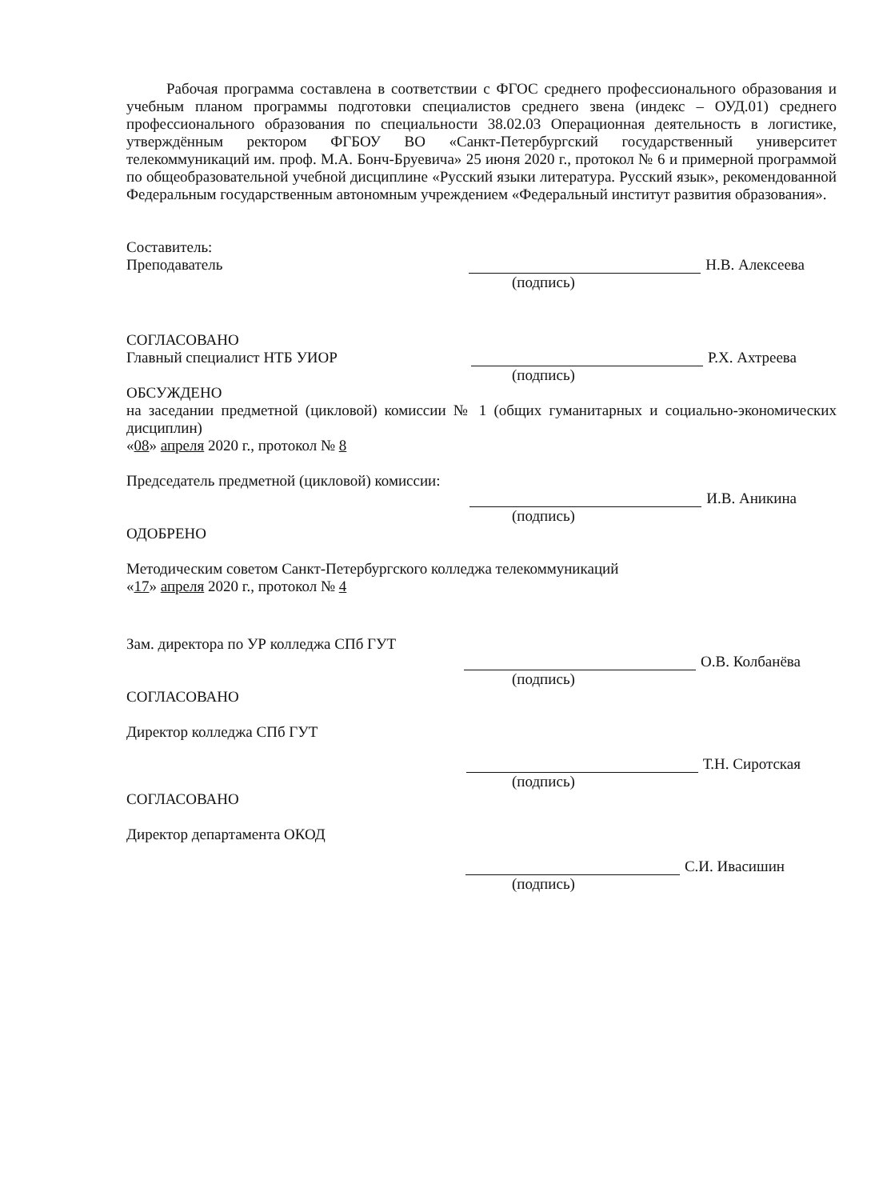Рабочая программа составлена в соответствии с ФГОС среднего профессионального образования и учебным планом программы подготовки специалистов среднего звена (индекс – ОУД.01) среднего профессионального образования по специальности 38.02.03 Операционная деятельность в логистике, утверждённым ректором ФГБОУ ВО «Санкт-Петербургский государственный университет телекоммуникаций им. проф. М.А. Бонч-Бруевича» 25 июня 2020 г., протокол № 6 и примерной программой по общеобразовательной учебной дисциплине «Русский языки литература. Русский язык», рекомендованной Федеральным государственным автономным учреждением «Федеральный институт развития образования».
Составитель:
Преподаватель Н.В. Алексеева
(подпись)
СОГЛАСОВАНО
Главный специалист НТБ УИОР Р.Х. Ахтреева
(подпись)
ОБСУЖДЕНО
на заседании предметной (цикловой) комиссии № 1 (общих гуманитарных и социально-экономических дисциплин)
«08» апреля 2020 г., протокол № 8
Председатель предметной (цикловой) комиссии:
И.В. Аникина
(подпись)
ОДОБРЕНО
Методическим советом Санкт-Петербургского колледжа телекоммуникаций
«17» апреля 2020 г., протокол № 4
Зам. директора по УР колледжа СПб ГУТ
О.В. Колбанёва
(подпись)
СОГЛАСОВАНО
Директор колледжа СПб ГУТ
Т.Н. Сиротская
(подпись)
СОГЛАСОВАНО
Директор департамента ОКОД
С.И. Ивасишин
(подпись)